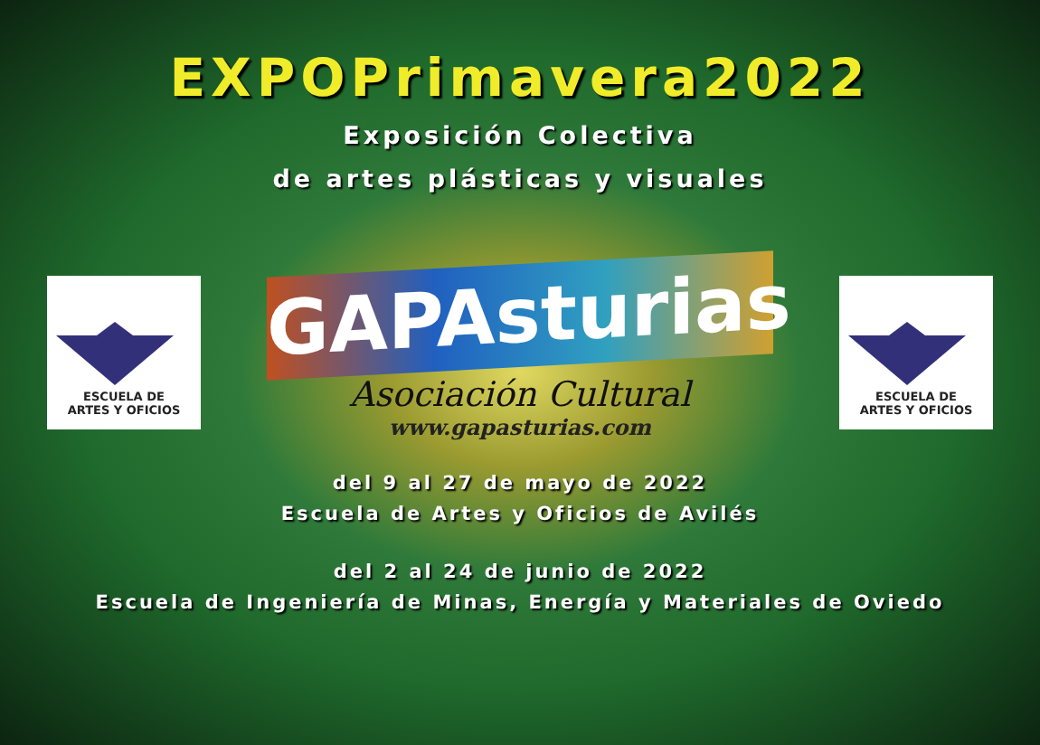EXPOPrimavera2022
Exposición Colectiva
de artes plásticas y visuales
ESCUELA DE
ARTES Y OFICIOS
GAPAsturias
Asociación Cultural
www.gapasturias.com
ESCUELA DE
ARTES Y OFICIOS
del 9 al 27 de mayo de 2022
Escuela de Artes y Oficios de Avilés
del 2 al 24 de junio de 2022
Escuela de Ingeniería de Minas, Energía y Materiales de Oviedo